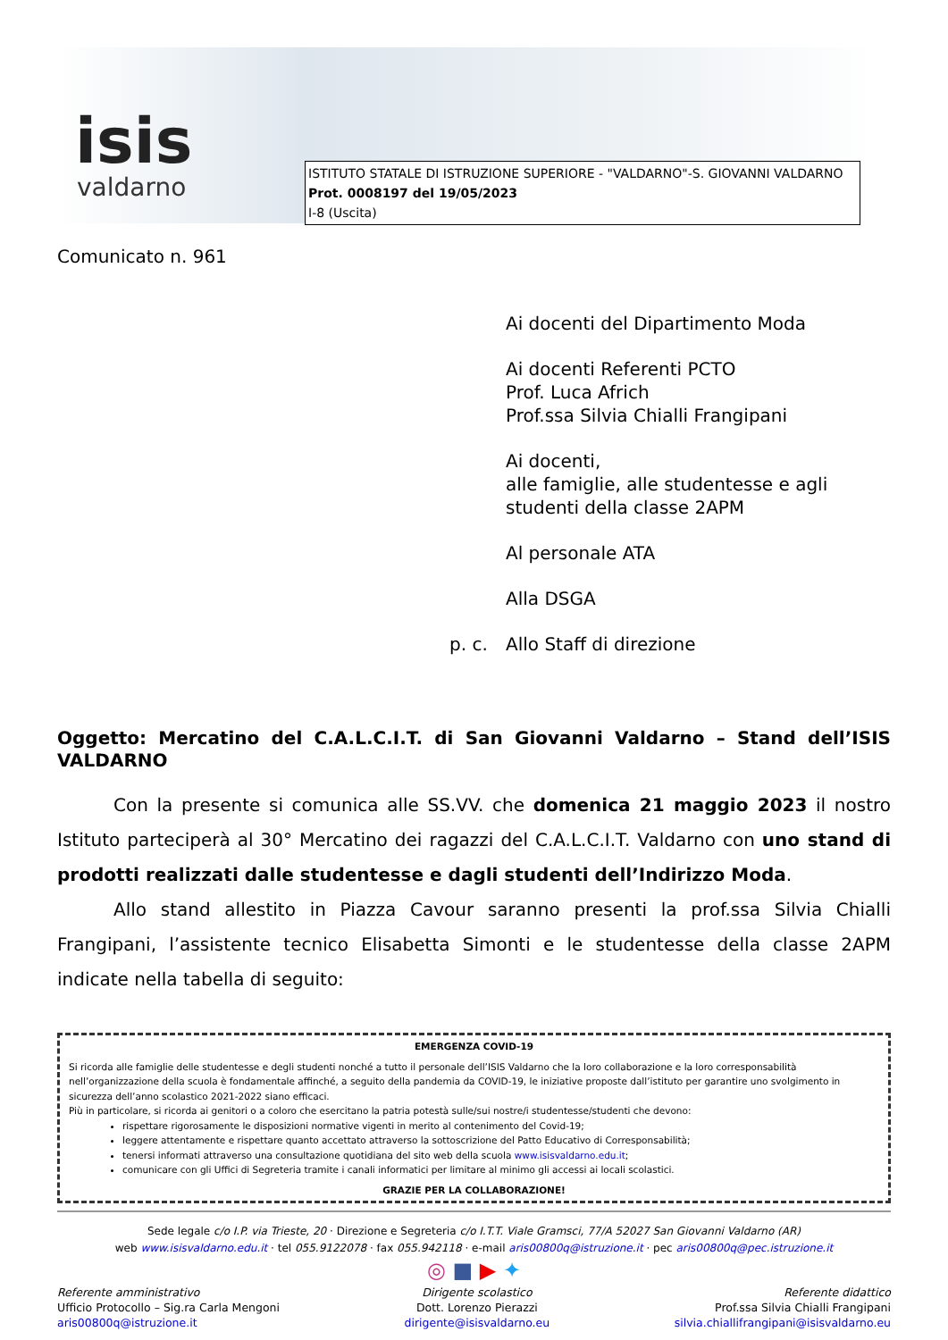isis
valdarno
ISTITUTO STATALE DI ISTRUZIONE SUPERIORE - "VALDARNO"-S. GIOVANNI VALDARNO
Prot. 0008197 del 19/05/2023
I-8 (Uscita)
Comunicato n. 961
Ai docenti del Dipartimento Moda
Ai docenti Referenti PCTO
Prof. Luca Africh
Prof.ssa Silvia Chialli Frangipani
Ai docenti,
alle famiglie, alle studentesse e agli studenti della classe 2APM
Al personale ATA
Alla DSGA
p. c. Allo Staff di direzione
Oggetto: Mercatino del C.A.L.C.I.T. di San Giovanni Valdarno – Stand dell’ISIS VALDARNO
Con la presente si comunica alle SS.VV. che domenica 21 maggio 2023 il nostro Istituto parteciperà al 30° Mercatino dei ragazzi del C.A.L.C.I.T. Valdarno con uno stand di prodotti realizzati dalle studentesse e dagli studenti dell’Indirizzo Moda.
Allo stand allestito in Piazza Cavour saranno presenti la prof.ssa Silvia Chialli Frangipani, l’assistente tecnico Elisabetta Simonti e le studentesse della classe 2APM indicate nella tabella di seguito:
EMERGENZA COVID-19
Si ricorda alle famiglie delle studentesse e degli studenti nonché a tutto il personale dell’ISIS Valdarno che la loro collaborazione e la loro corresponsabilità nell’organizzazione della scuola è fondamentale affinché, a seguito della pandemia da COVID-19, le iniziative proposte dall’istituto per garantire uno svolgimento in sicurezza dell’anno scolastico 2021-2022 siano efficaci.
Più in particolare, si ricorda ai genitori o a coloro che esercitano la patria potestà sulle/sui nostre/i studentesse/studenti che devono:
rispettare rigorosamente le disposizioni normative vigenti in merito al contenimento del Covid-19;
leggere attentamente e rispettare quanto accettato attraverso la sottoscrizione del Patto Educativo di Corresponsabilità;
tenersi informati attraverso una consultazione quotidiana del sito web della scuola www.isisvaldarno.edu.it;
comunicare con gli Uffici di Segreteria tramite i canali informatici per limitare al minimo gli accessi ai locali scolastici.
GRAZIE PER LA COLLABORAZIONE!
Sede legale c/o I.P. via Trieste, 20 · Direzione e Segreteria c/o I.T.T. Viale Gramsci, 77/A 52027 San Giovanni Valdarno (AR)
web www.isisvaldarno.edu.it · tel 055.9122078 · fax 055.942118 · e-mail aris00800q@istruzione.it · pec aris00800q@pec.istruzione.it
◎ ■ ▶ ✦
Referente amministrativo
Ufficio Protocollo – Sig.ra Carla Mengoni
aris00800q@istruzione.it
Dirigente scolastico
Dott. Lorenzo Pierazzi
dirigente@isisvaldarno.eu
Referente didattico
Prof.ssa Silvia Chialli Frangipani
silvia.chiallifrangipani@isisvaldarno.eu